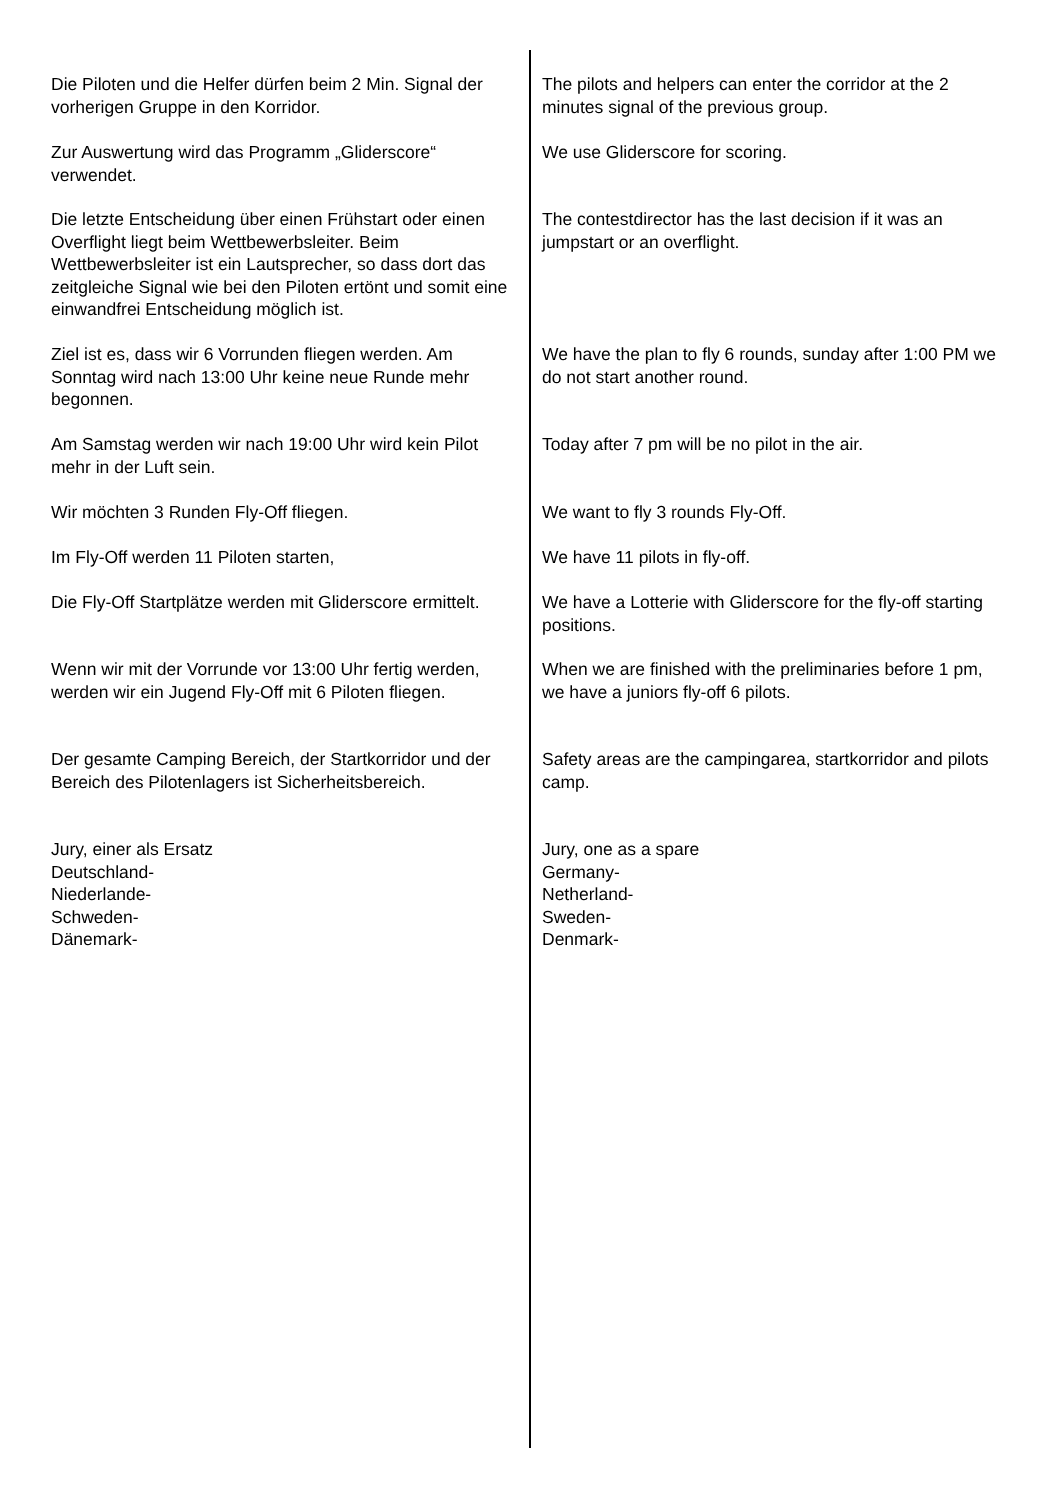Die Piloten und die Helfer dürfen beim 2 Min. Signal der vorherigen Gruppe in den Korridor.
The pilots and helpers can enter the corridor at the 2 minutes signal of the previous group.
Zur Auswertung wird das Programm „Gliderscore“ verwendet.
We use Gliderscore for scoring.
Die letzte Entscheidung über einen Frühstart oder einen Overflight liegt beim Wettbewerbsleiter. Beim Wettbewerbsleiter ist ein Lautsprecher, so dass dort das zeitgleiche Signal wie bei den Piloten ertönt und somit eine einwandfrei Entscheidung möglich ist.
The contestdirector has the last decision if it was an jumpstart or an overflight.
Ziel ist es, dass wir 6 Vorrunden fliegen werden. Am Sonntag wird nach 13:00 Uhr keine neue Runde mehr begonnen.
We have the plan to fly 6 rounds, sunday after 1:00 PM we do not start another round.
Am Samstag werden wir nach 19:00 Uhr wird kein Pilot mehr in der Luft sein.
Today after 7 pm will be no pilot in the air.
Wir möchten 3 Runden Fly-Off fliegen. We want to fly 3 rounds Fly-Off.
Im Fly-Off werden 11 Piloten starten, We have 11 pilots in fly-off.
Die Fly-Off Startplätze werden mit Gliderscore ermittelt.
We have a Lotterie with Gliderscore for the fly-off starting positions.
Wenn wir mit der Vorrunde vor 13:00 Uhr fertig werden, werden wir ein Jugend Fly-Off mit 6 Piloten fliegen.
When we are finished with the preliminaries before 1 pm, we have a juniors fly-off 6 pilots.
Der gesamte Camping Bereich, der Startkorridor und der Bereich des Pilotenlagers ist Sicherheitsbereich.
Safety areas are the campingarea, startkorridor and pilots camp.
Jury, einer als Ersatz
Deutschland-
Niederlande-
Schweden-
Dänemark-
Jury, one as a spare
Germany-
Netherland-
Sweden-
Denmark-